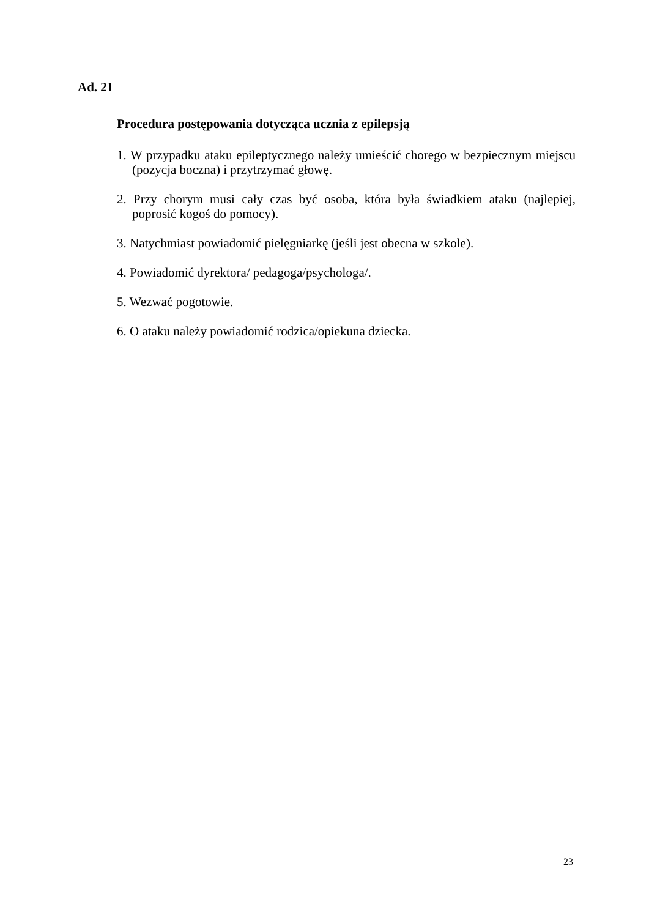Ad. 21
Procedura postępowania dotycząca ucznia z epilepsją
1. W przypadku ataku epileptycznego należy umieścić chorego w bezpiecznym miejscu (pozycja boczna) i przytrzymać głowę.
2. Przy chorym musi cały czas być osoba, która była świadkiem ataku (najlepiej, poprosić kogoś do pomocy).
3. Natychmiast powiadomić pielęgniarkę (jeśli jest obecna w szkole).
4. Powiadomić dyrektora/ pedagoga/psychologa/.
5. Wezwać pogotowie.
6. O ataku należy powiadomić rodzica/opiekuna dziecka.
23